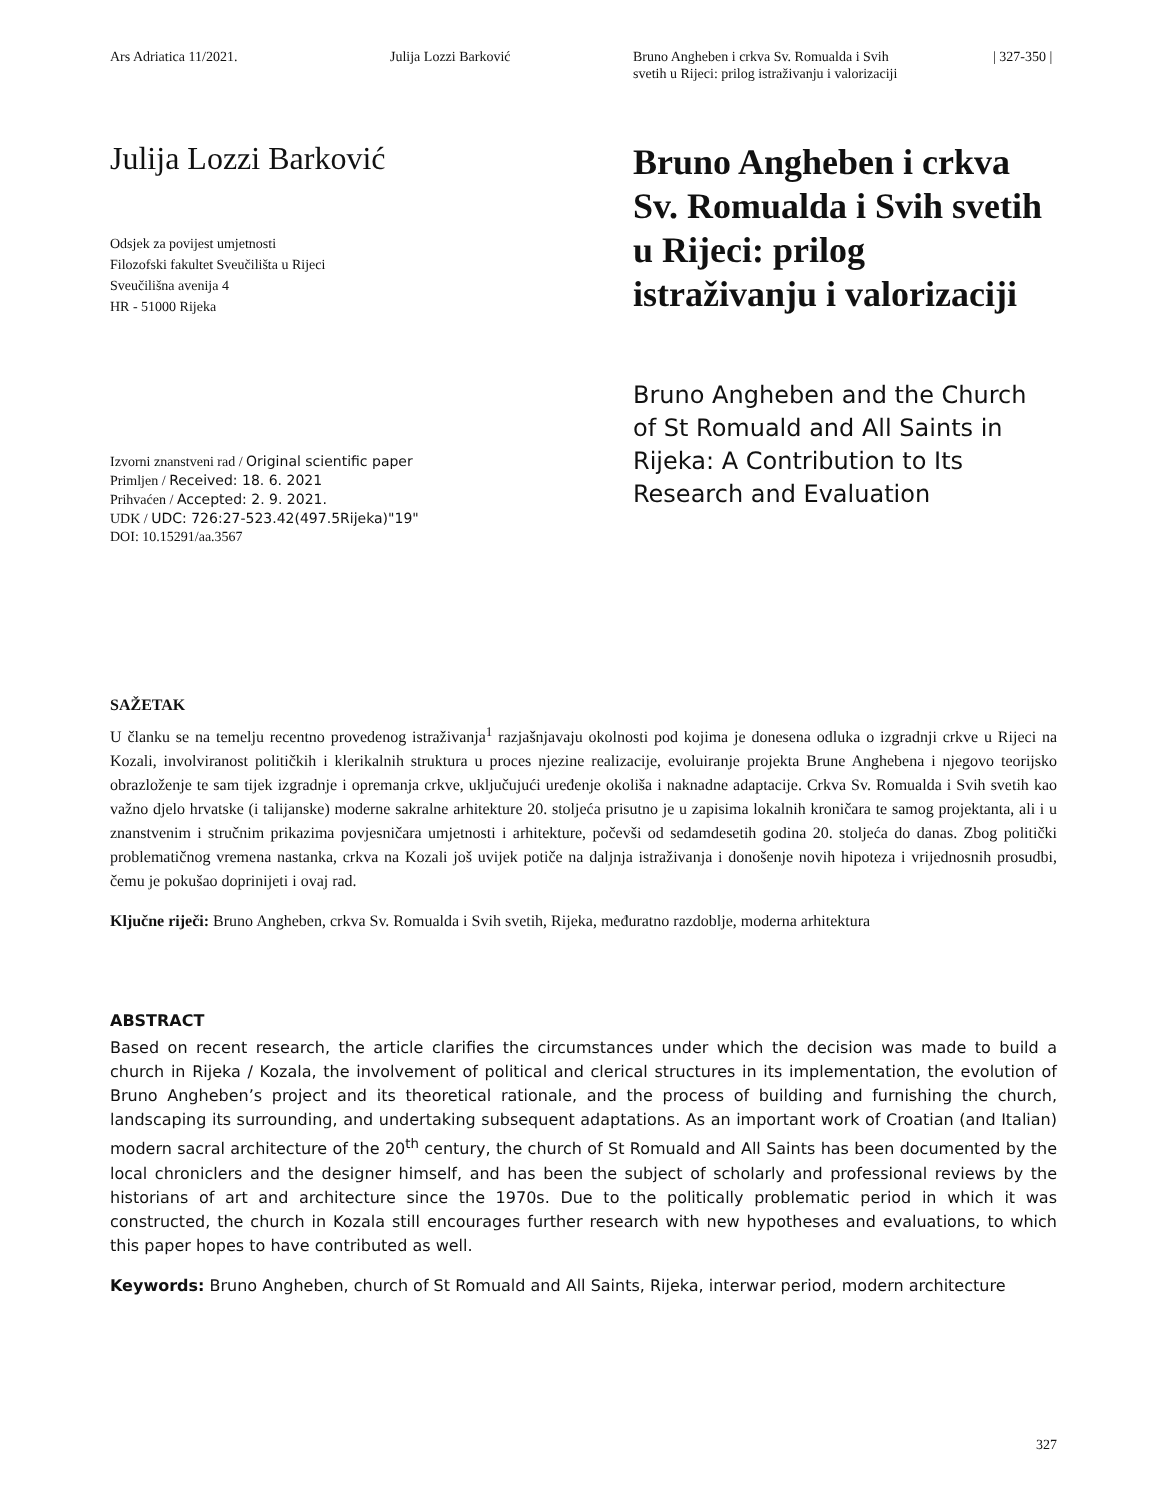Ars Adriatica 11/2021. Julija Lozzi Barković Bruno Angheben i crkva Sv. Romualda i Svih
svetih u Rijeci: prilog istraživanju i valorizaciji
| 327-350 |
Julija Lozzi Barković
Odsjek za povijest umjetnosti
Filozofski fakultet Sveučilišta u Rijeci
Sveučilišna avenija 4
HR - 51000 Rijeka
Izvorni znanstveni rad / Original scientific paper
Primljen / Received: 18. 6. 2021
Prihvaćen / Accepted: 2. 9. 2021.
UDK / UDC: 726:27-523.42(497.5Rijeka)"19"
DOI: 10.15291/aa.3567
Bruno Angheben i crkva Sv. Romualda i Svih svetih u Rijeci: prilog istraživanju i valorizaciji
Bruno Angheben and the Church of St Romuald and All Saints in Rijeka: A Contribution to Its Research and Evaluation
SAŽETAK
U članku se na temelju recentno provedenog istraživanja<sup>1</sup> razjašnjavaju okolnosti pod kojima je donesena odluka o izgradnji crkve u Rijeci na Kozali, involviranost političkih i klerikalnih struktura u proces njezine realizacije, evoluiranje projekta Brune Anghebena i njegovo teorijsko obrazloženje te sam tijek izgradnje i opremanja crkve, uključujući uređenje okoliša i naknadne adaptacije. Crkva Sv. Romualda i Svih svetih kao važno djelo hrvatske (i talijanske) moderne sakralne arhitekture 20. stoljeća prisutno je u zapisima lokalnih kroničara te samog projektanta, ali i u znanstvenim i stručnim prikazima povjesničara umjetnosti i arhitekture, počevši od sedamdesetih godina 20. stoljeća do danas. Zbog politički problematičnog vremena nastanka, crkva na Kozali još uvijek potiče na daljnja istraživanja i donošenje novih hipoteza i vrijednosnih prosudbi, čemu je pokušao doprinijeti i ovaj rad.
Ključne riječi: Bruno Angheben, crkva Sv. Romualda i Svih svetih, Rijeka, međuratno razdoblje, moderna arhitektura
ABSTRACT
Based on recent research, the article clarifies the circumstances under which the decision was made to build a church in Rijeka / Kozala, the involvement of political and clerical structures in its implementation, the evolution of Bruno Angheben’s project and its theoretical rationale, and the process of building and furnishing the church, landscaping its surrounding, and undertaking subsequent adaptations. As an important work of Croatian (and Italian) modern sacral architecture of the 20<sup>th</sup> century, the church of St Romuald and All Saints has been documented by the local chroniclers and the designer himself, and has been the subject of scholarly and professional reviews by the historians of art and architecture since the 1970s. Due to the politically problematic period in which it was constructed, the church in Kozala still encourages further research with new hypotheses and evaluations, to which this paper hopes to have contributed as well.
Keywords: Bruno Angheben, church of St Romuald and All Saints, Rijeka, interwar period, modern architecture
327